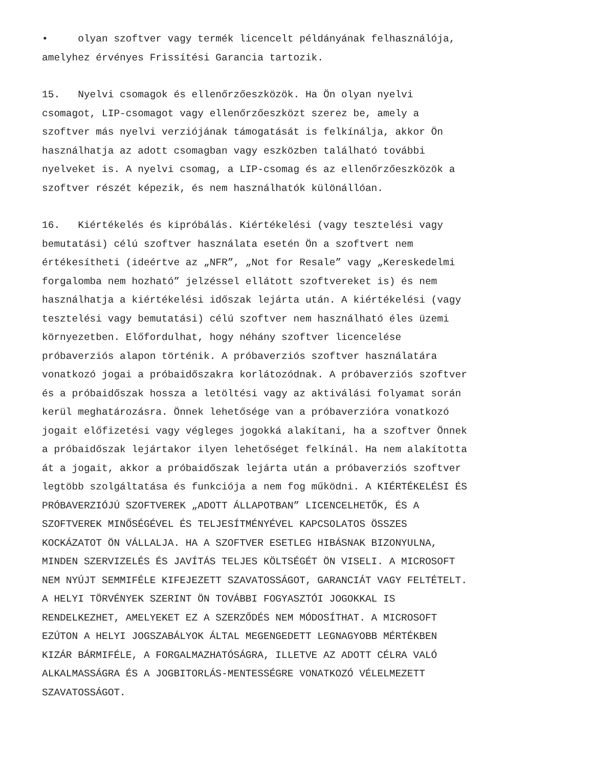• olyan szoftver vagy termék licencelt példányának felhasználója, amelyhez érvényes Frissítési Garancia tartozik.
15. Nyelvi csomagok és ellenőrzőeszközök. Ha Ön olyan nyelvi csomagot, LIP-csomagot vagy ellenőrzőeszközt szerez be, amely a szoftver más nyelvi verziójának támogatását is felkínálja, akkor Ön használhatja az adott csomagban vagy eszközben található további nyelveket is. A nyelvi csomag, a LIP-csomag és az ellenőrzőeszközök a szoftver részét képezik, és nem használhatók különállóan.
16. Kiértékelés és kipróbálás. Kiértékelési (vagy tesztelési vagy bemutatási) célú szoftver használata esetén Ön a szoftvert nem értékesítheti (ideértve az „NFR”, „Not for Resale” vagy „Kereskedelmi forgalomba nem hozható” jelzéssel ellátott szoftvereket is) és nem használhatja a kiértékelési időszak lejárta után. A kiértékelési (vagy tesztelési vagy bemutatási) célú szoftver nem használható éles üzemi környezetben. Előfordulhat, hogy néhány szoftver licencelése próbaverziós alapon történik. A próbaverziós szoftver használatára vonatkozó jogai a próbaidőszakra korlátozódnak. A próbaverziós szoftver és a próbaidőszak hossza a letöltési vagy az aktiválási folyamat során kerül meghatározásra. Önnek lehetősége van a próbaverzióra vonatkozó jogait előfizetési vagy végleges jogokká alakítani, ha a szoftver Önnek a próbaidőszak lejártakor ilyen lehetőséget felkínál. Ha nem alakította át a jogait, akkor a próbaidőszak lejárta után a próbaverziós szoftver legtöbb szolgáltatása és funkciója a nem fog működni. A KIÉRTÉKELÉSI ÉS PRÓBAVERZIÓJÚ SZOFTVEREK „ADOTT ÁLLAPOTBAN” LICENCELHETŐK, ÉS A SZOFTVEREK MINŐSÉGÉVEL ÉS TELJESÍTMÉNYÉVEL KAPCSOLATOS ÖSSZES KOCKÁZATOT ÖN VÁLLALJA. HA A SZOFTVER ESETLEG HIBÁSNAK BIZONYULNA, MINDEN SZERVIZELÉS ÉS JAVÍTÁS TELJES KÖLTSÉGÉT ÖN VISELI. A MICROSOFT NEM NYÚJT SEMMIFÉLE KIFEJEZETT SZAVATOSSÁGOT, GARANCIÁT VAGY FELTÉTELT. A HELYI TÖRVÉNYEK SZERINT ÖN TOVÁBBI FOGYASZTÓI JOGOKKAL IS RENDELKEZHET, AMELYEKET EZ A SZERZŐDÉS NEM MÓDOSÍTHAT. A MICROSOFT EZÚTON A HELYI JOGSZABÁLYOK ÁLTAL MEGENGEDETT LEGNAGYOBB MÉRTÉKBEN KIZÁR BÁRMIFÉLE, A FORGALMAZHATÓSÁGRA, ILLETVE AZ ADOTT CÉLRA VALÓ ALKALMASSÁGRA ÉS A JOGBITORLÁS-MENTESSÉGRE VONATKOZÓ VÉLELMEZETT SZAVATOSSÁGOT.